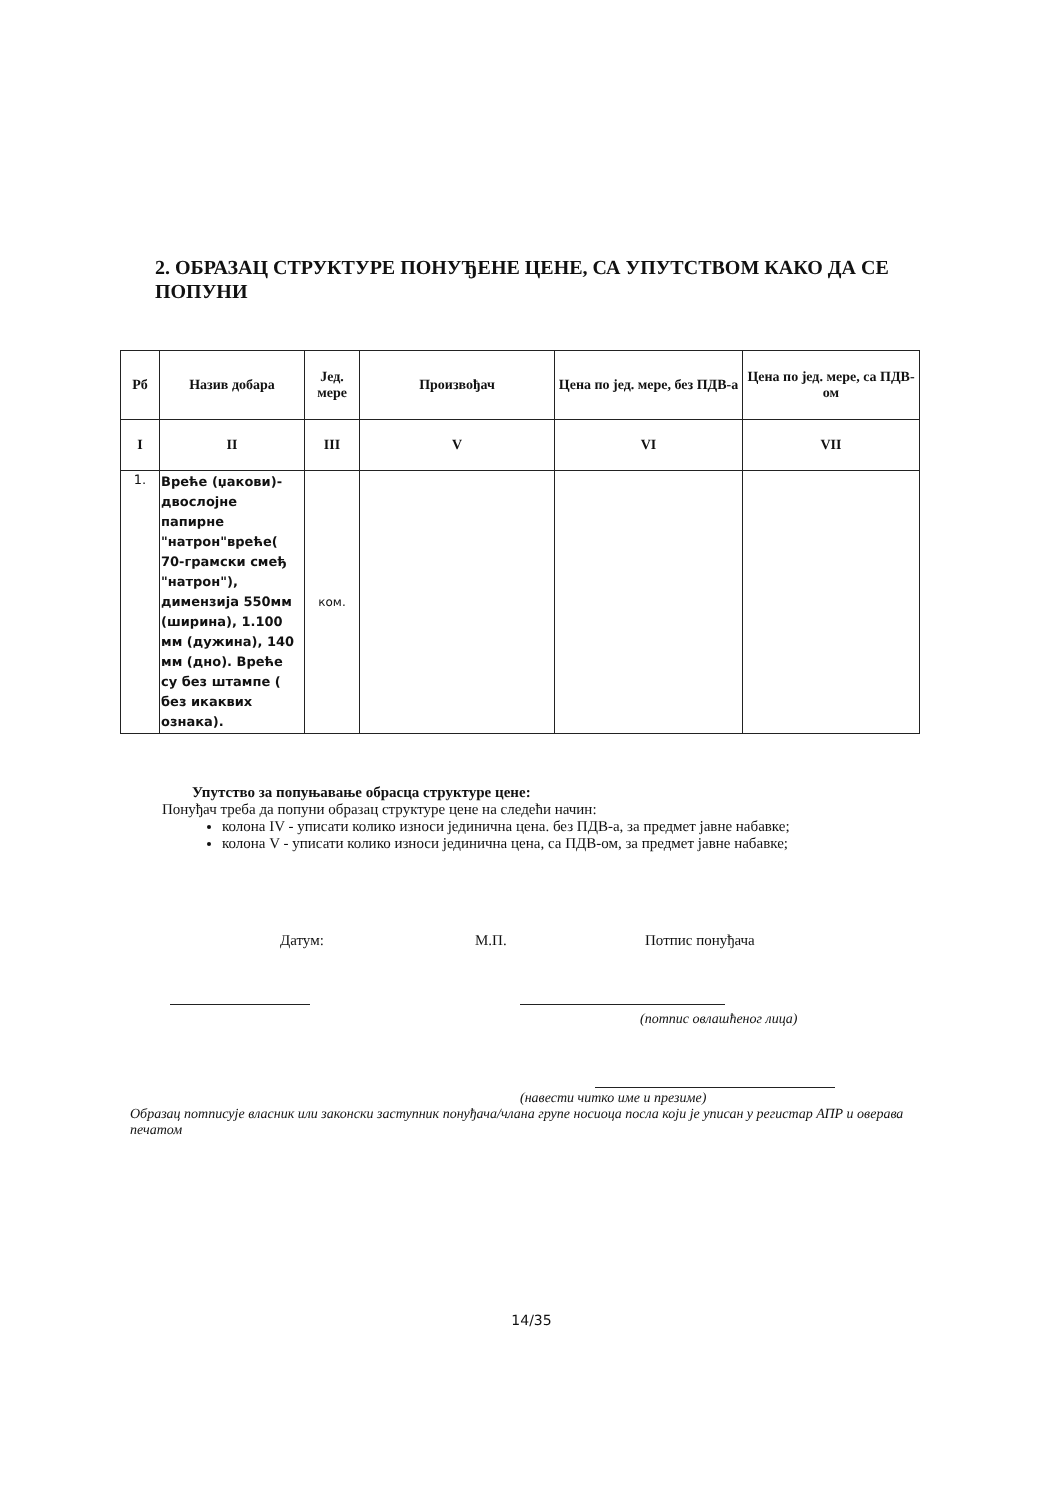2. ОБРАЗАЦ СТРУКТУРЕ ПОНУЂЕНЕ ЦЕНЕ, СА УПУТСТВОМ КАКО ДА СЕ ПОПУНИ
| Рб | Назив добара | Јед. мере | Произвођач | Цена по јед. мере, без ПДВ-а | Цена по јед. мере, са ПДВ-ом |
| --- | --- | --- | --- | --- | --- |
| I | II | III | V | VI | VII |
| 1. | Вреће (џакови)-двослојне папирне "натрон"вреће( 70-грамски смеђ "натрон"), димензија 550мм (ширина), 1.100 мм (дужина), 140 мм (дно). Вреће су без штампе ( без икаквих ознака). | ком. | | | |
Упутство за попуњавање обрасца структуре цене:
Понуђач треба да попуни образац структуре цене на следећи начин:
колона IV - уписати колико износи јединична цена. без ПДВ-а, за предмет јавне набавке;
колона V - уписати колико износи јединична цена, са ПДВ-ом, за предмет јавне набавке;
Датум: М.П. Потпис понуђача
(потпис овлашћеног лица)
(навести читко име и презиме)
Образац потписује власник или законски заступник понуђача/члана групе носиоца посла који је уписан у регистар АПР и оверава печатом
14/35